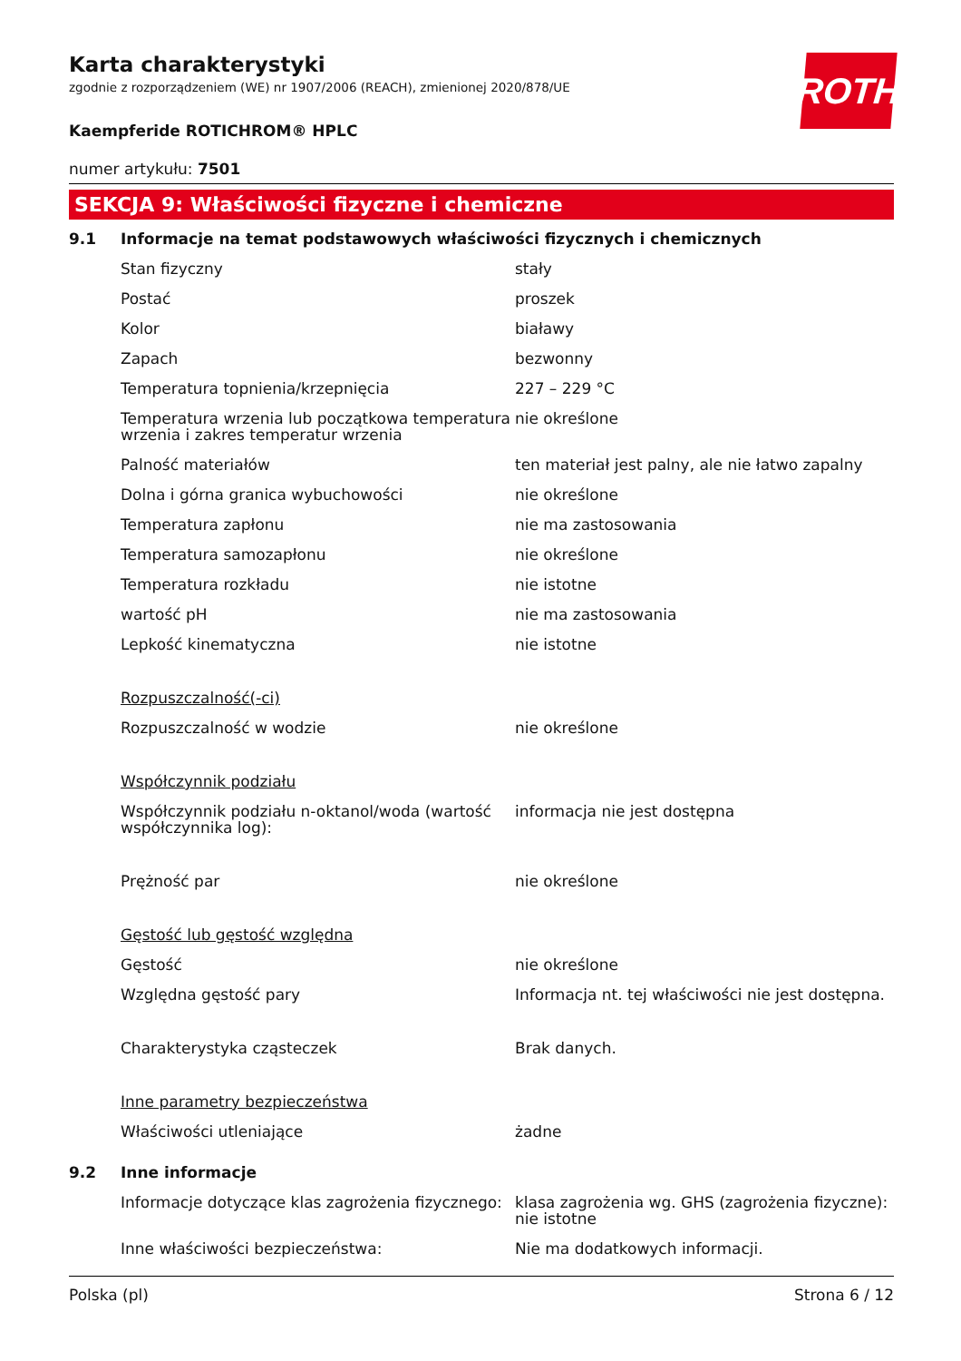ROTH
Karta charakterystyki
zgodnie z rozporządzeniem (WE) nr 1907/2006 (REACH), zmienionej 2020/878/UE
Kaempferide ROTICHROM® HPLC
numer artykułu: 7501
SEKCJA 9: Właściwości fizyczne i chemiczne
| 9.1 | Informacje na temat podstawowych właściwości fizycznych i chemicznych | |
| | Stan fizyczny | stały |
| | Postać | proszek |
| | Kolor | białawy |
| | Zapach | bezwonny |
| | Temperatura topnienia/krzepnięcia | 227 – 229 °C |
| | Temperatura wrzenia lub początkowa temperatura wrzenia i zakres temperatur wrzenia | nie określone |
| | Palność materiałów | ten materiał jest palny, ale nie łatwo zapalny |
| | Dolna i górna granica wybuchowości | nie określone |
| | Temperatura zapłonu | nie ma zastosowania |
| | Temperatura samozapłonu | nie określone |
| | Temperatura rozkładu | nie istotne |
| | wartość pH | nie ma zastosowania |
| | Lepkość kinematyczna | nie istotne |
| | Rozpuszczalność(-ci) | |
| | Rozpuszczalność w wodzie | nie określone |
| | Współczynnik podziału | |
| | Współczynnik podziału n-oktanol/woda (wartość współczynnika log): | informacja nie jest dostępna |
| | Prężność par | nie określone |
| | Gęstość lub gęstość względna | |
| | Gęstość | nie określone |
| | Względna gęstość pary | Informacja nt. tej właściwości nie jest dostępna. |
| | Charakterystyka cząsteczek | Brak danych. |
| | Inne parametry bezpieczeństwa | |
| | Właściwości utleniające | żadne |
| 9.2 | Inne informacje | |
| | Informacje dotyczące klas zagrożenia fizycznego: | klasa zagrożenia wg. GHS (zagrożenia fizyczne): nie istotne |
| | Inne właściwości bezpieczeństwa: | Nie ma dodatkowych informacji. |
Polska (pl) Strona 6 / 12